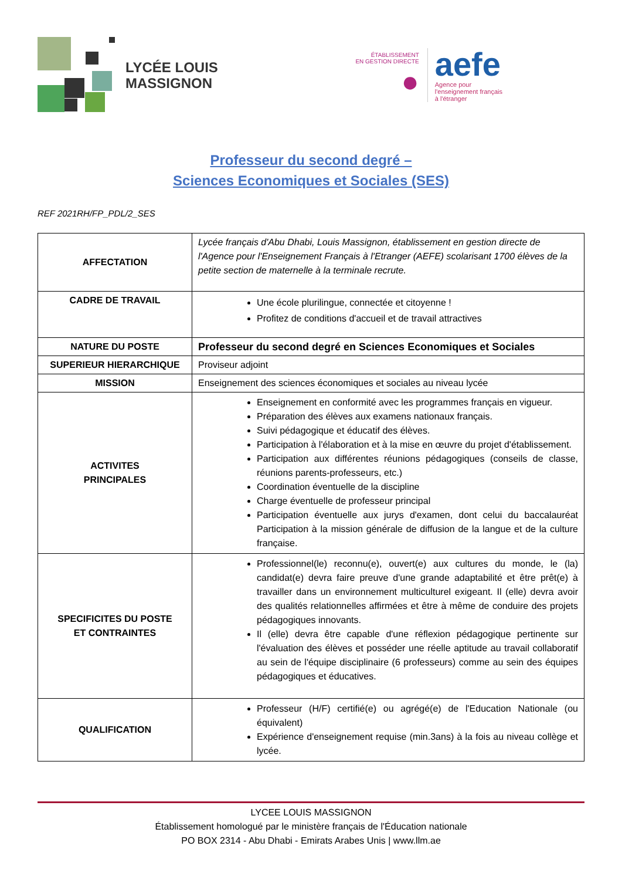LYCÉE LOUIS
MASSIGNON
ÉTABLISSEMENT
EN GESTION DIRECTE
●
aefe
Agence pour
l'enseignement français
à l'étranger
Professeur du second degré –
Sciences Economiques et Sociales (SES)
REF 2021RH/FP_PDL/2_SES
| AFFECTATION | Lycée français d'Abu Dhabi, Louis Massignon, établissement en gestion directe de l'Agence pour l'Enseignement Français à l'Etranger (AEFE) scolarisant 1700 élèves de la petite section de maternelle à la terminale recrute. |
| CADRE DE TRAVAIL | Une école plurilingue, connectée et citoyenne ! Profitez de conditions d'accueil et de travail attractives |
| NATURE DU POSTE | Professeur du second degré en Sciences Economiques et Sociales |
| SUPERIEUR HIERARCHIQUE | Proviseur adjoint |
| MISSION | Enseignement des sciences économiques et sociales au niveau lycée |
| ACTIVITES PRINCIPALES | Enseignement en conformité avec les programmes français en vigueur. Préparation des élèves aux examens nationaux français. Suivi pédagogique et éducatif des élèves. Participation à l'élaboration et à la mise en œuvre du projet d'établissement. Participation aux différentes réunions pédagogiques (conseils de classe, réunions parents-professeurs, etc.) Coordination éventuelle de la discipline Charge éventuelle de professeur principal Participation éventuelle aux jurys d'examen, dont celui du baccalauréat Participation à la mission générale de diffusion de la langue et de la culture française. |
| SPECIFICITES DU POSTE ET CONTRAINTES | Professionnel(le) reconnu(e), ouvert(e) aux cultures du monde, le (la) candidat(e) devra faire preuve d'une grande adaptabilité et être prêt(e) à travailler dans un environnement multiculturel exigeant. Il (elle) devra avoir des qualités relationnelles affirmées et être à même de conduire des projets pédagogiques innovants. Il (elle) devra être capable d'une réflexion pédagogique pertinente sur l'évaluation des élèves et posséder une réelle aptitude au travail collaboratif au sein de l'équipe disciplinaire (6 professeurs) comme au sein des équipes pédagogiques et éducatives. |
| QUALIFICATION | Professeur (H/F) certifié(e) ou agrégé(e) de l'Education Nationale (ou équivalent) Expérience d'enseignement requise (min.3ans) à la fois au niveau collège et lycée. |
LYCEE LOUIS MASSIGNON
Établissement homologué par le ministère français de l'Éducation nationale
PO BOX 2314 - Abu Dhabi - Emirats Arabes Unis | www.llm.ae